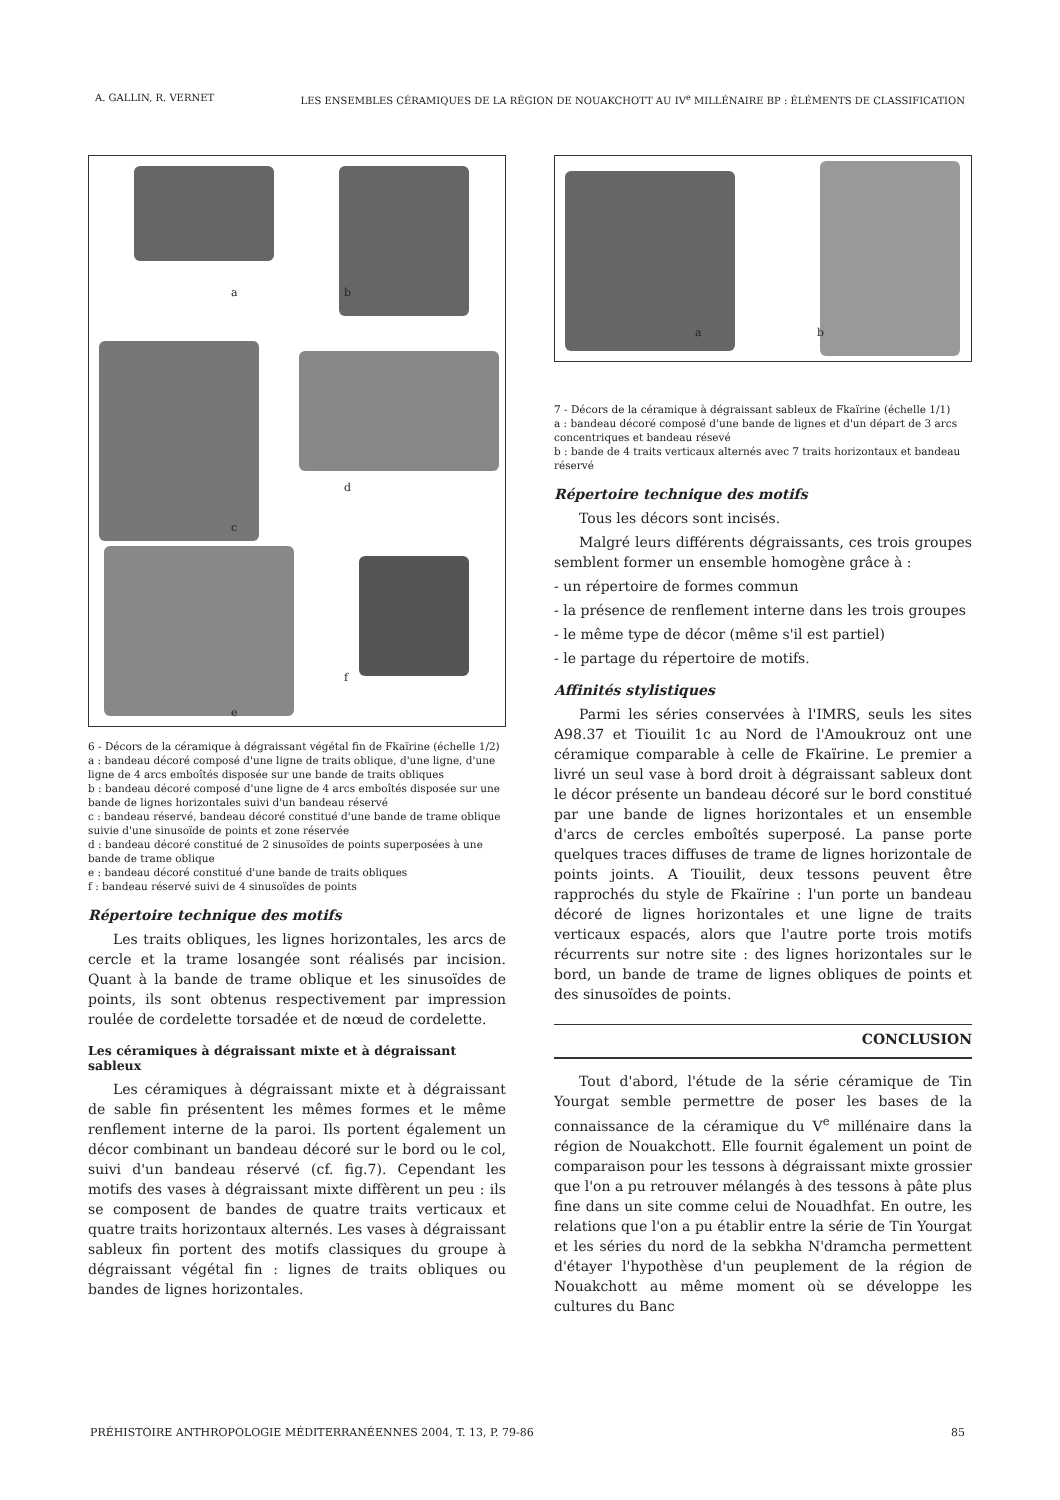A. GALLIN, R. VERNET LES ENSEMBLES CÉRAMIQUES DE LA RÉGION DE NOUAKCHOTT AU IV<sup>e</sup> MILLÉNAIRE BP : ÉLÉMENTS DE CLASSIFICATION
a b
d
c
f
e
6 - Décors de la céramique à dégraissant végétal fin de Fkaïrine (échelle 1/2)
a : bandeau décoré composé d'une ligne de traits oblique, d'une ligne, d'une ligne de 4 arcs emboîtés disposée sur une bande de traits obliques
b : bandeau décoré composé d'une ligne de 4 arcs emboîtés disposée sur une bande de lignes horizontales suivi d'un bandeau réservé
c : bandeau réservé, bandeau décoré constitué d'une bande de trame oblique suivie d'une sinusoïde de points et zone réservée
d : bandeau décoré constitué de 2 sinusoïdes de points superposées à une bande de trame oblique
e : bandeau décoré constitué d'une bande de traits obliques
f : bandeau réservé suivi de 4 sinusoïdes de points
Répertoire technique des motifs
Les traits obliques, les lignes horizontales, les arcs de cercle et la trame losangée sont réalisés par incision. Quant à la bande de trame oblique et les sinusoïdes de points, ils sont obtenus respectivement par impression roulée de cordelette torsadée et de nœud de cordelette.
Les céramiques à dégraissant mixte et à dégraissant sableux
Les céramiques à dégraissant mixte et à dégraissant de sable fin présentent les mêmes formes et le même renflement interne de la paroi. Ils portent également un décor combinant un bandeau décoré sur le bord ou le col, suivi d'un bandeau réservé (cf. fig.7). Cependant les motifs des vases à dégraissant mixte diffèrent un peu : ils se composent de bandes de quatre traits verticaux et quatre traits horizontaux alternés. Les vases à dégraissant sableux fin portent des motifs classiques du groupe à dégraissant végétal fin : lignes de traits obliques ou bandes de lignes horizontales.
a b
7 - Décors de la céramique à dégraissant sableux de Fkaïrine (échelle 1/1)
a : bandeau décoré composé d'une bande de lignes et d'un départ de 3 arcs concentriques et bandeau résevé
b : bande de 4 traits verticaux alternés avec 7 traits horizontaux et bandeau réservé
Répertoire technique des motifs
Tous les décors sont incisés.
Malgré leurs différents dégraissants, ces trois groupes semblent former un ensemble homogène grâce à :
- un répertoire de formes commun
- la présence de renflement interne dans les trois groupes
- le même type de décor (même s'il est partiel)
- le partage du répertoire de motifs.
Affinités stylistiques
Parmi les séries conservées à l'IMRS, seuls les sites A98.37 et Tiouilit 1c au Nord de l'Amoukrouz ont une céramique comparable à celle de Fkaïrine. Le premier a livré un seul vase à bord droit à dégraissant sableux dont le décor présente un bandeau décoré sur le bord constitué par une bande de lignes horizontales et un ensemble d'arcs de cercles emboîtés superposé. La panse porte quelques traces diffuses de trame de lignes horizontale de points joints. A Tiouilit, deux tessons peuvent être rapprochés du style de Fkaïrine : l'un porte un bandeau décoré de lignes horizontales et une ligne de traits verticaux espacés, alors que l'autre porte trois motifs récurrents sur notre site : des lignes horizontales sur le bord, un bande de trame de lignes obliques de points et des sinusoïdes de points.
CONCLUSION
Tout d'abord, l'étude de la série céramique de Tin Yourgat semble permettre de poser les bases de la connaissance de la céramique du V<sup>e</sup> millénaire dans la région de Nouakchott. Elle fournit également un point de comparaison pour les tessons à dégraissant mixte grossier que l'on a pu retrouver mélangés à des tessons à pâte plus fine dans un site comme celui de Nouadhfat. En outre, les relations que l'on a pu établir entre la série de Tin Yourgat et les séries du nord de la sebkha N'dramcha permettent d'étayer l'hypothèse d'un peuplement de la région de Nouakchott au même moment où se développe les cultures du Banc
PRÉHISTOIRE ANTHROPOLOGIE MÉDITERRANÉENNES 2004, T. 13, P. 79-86 85